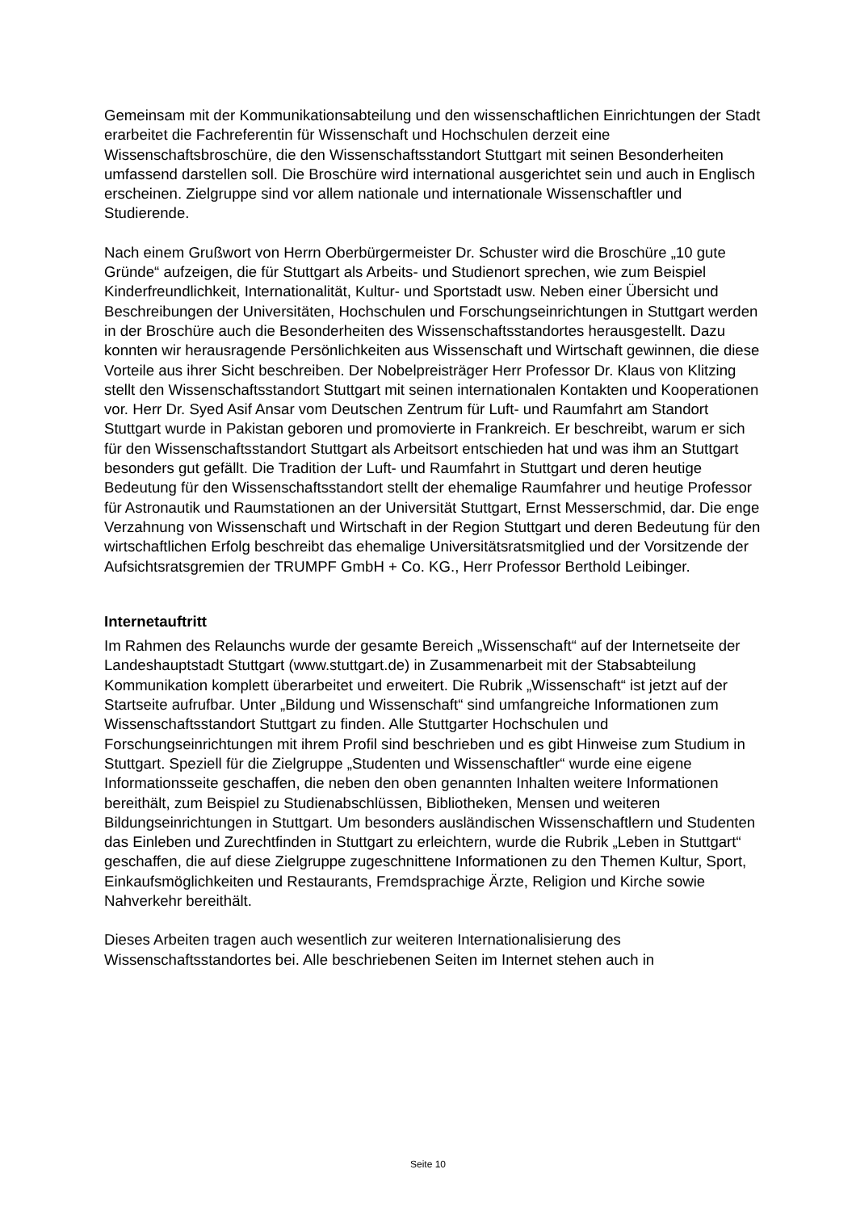Gemeinsam mit der Kommunikationsabteilung und den wissenschaftlichen Einrichtungen der Stadt erarbeitet die Fachreferentin für Wissenschaft und Hochschulen derzeit eine Wissenschaftsbroschüre, die den Wissenschaftsstandort Stuttgart mit seinen Besonderheiten umfassend darstellen soll. Die Broschüre wird international ausgerichtet sein und auch in Englisch erscheinen. Zielgruppe sind vor allem nationale und internationale Wissenschaftler und Studierende.
Nach einem Grußwort von Herrn Oberbürgermeister Dr. Schuster wird die Broschüre „10 gute Gründe“ aufzeigen, die für Stuttgart als Arbeits- und Studienort sprechen, wie zum Beispiel Kinderfreundlichkeit, Internationalität, Kultur- und Sportstadt usw. Neben einer Übersicht und Beschreibungen der Universitäten, Hochschulen und Forschungseinrichtungen in Stuttgart werden in der Broschüre auch die Besonderheiten des Wissenschaftsstandortes herausgestellt. Dazu konnten wir herausragende Persönlichkeiten aus Wissenschaft und Wirtschaft gewinnen, die diese Vorteile aus ihrer Sicht beschreiben. Der Nobelpreisträger Herr Professor Dr. Klaus von Klitzing stellt den Wissenschaftsstandort Stuttgart mit seinen internationalen Kontakten und Kooperationen vor. Herr Dr. Syed Asif Ansar vom Deutschen Zentrum für Luft- und Raumfahrt am Standort Stuttgart wurde in Pakistan geboren und promovierte in Frankreich. Er beschreibt, warum er sich für den Wissenschaftsstandort Stuttgart als Arbeitsort entschieden hat und was ihm an Stuttgart besonders gut gefällt. Die Tradition der Luft- und Raumfahrt in Stuttgart und deren heutige Bedeutung für den Wissenschaftsstandort stellt der ehemalige Raumfahrer und heutige Professor für Astronautik und Raumstationen an der Universität Stuttgart, Ernst Messerschmid, dar. Die enge Verzahnung von Wissenschaft und Wirtschaft in der Region Stuttgart und deren Bedeutung für den wirtschaftlichen Erfolg beschreibt das ehemalige Universitätsratsmitglied und der Vorsitzende der Aufsichtsratsgremien der TRUMPF GmbH + Co. KG., Herr Professor Berthold Leibinger.
Internetauftritt
Im Rahmen des Relaunchs wurde der gesamte Bereich „Wissenschaft“ auf der Internetseite der Landeshauptstadt Stuttgart (www.stuttgart.de) in Zusammenarbeit mit der Stabsabteilung Kommunikation komplett überarbeitet und erweitert. Die Rubrik „Wissenschaft“ ist jetzt auf der Startseite aufrufbar. Unter „Bildung und Wissenschaft“ sind umfangreiche Informationen zum Wissenschaftsstandort Stuttgart zu finden. Alle Stuttgarter Hochschulen und Forschungseinrichtungen mit ihrem Profil sind beschrieben und es gibt Hinweise zum Studium in Stuttgart. Speziell für die Zielgruppe „Studenten und Wissenschaftler“ wurde eine eigene Informationsseite geschaffen, die neben den oben genannten Inhalten weitere Informationen bereithält, zum Beispiel zu Studienabschlüssen, Bibliotheken, Mensen und weiteren Bildungseinrichtungen in Stuttgart. Um besonders ausländischen Wissenschaftlern und Studenten das Einleben und Zurechtfinden in Stuttgart zu erleichtern, wurde die Rubrik „Leben in Stuttgart“ geschaffen, die auf diese Zielgruppe zugeschnittene Informationen zu den Themen Kultur, Sport, Einkaufsmöglichkeiten und Restaurants, Fremdsprachige Ärzte, Religion und Kirche sowie Nahverkehr bereithält.
Dieses Arbeiten tragen auch wesentlich zur weiteren Internationalisierung des Wissenschaftsstandortes bei. Alle beschriebenen Seiten im Internet stehen auch in
Seite 10